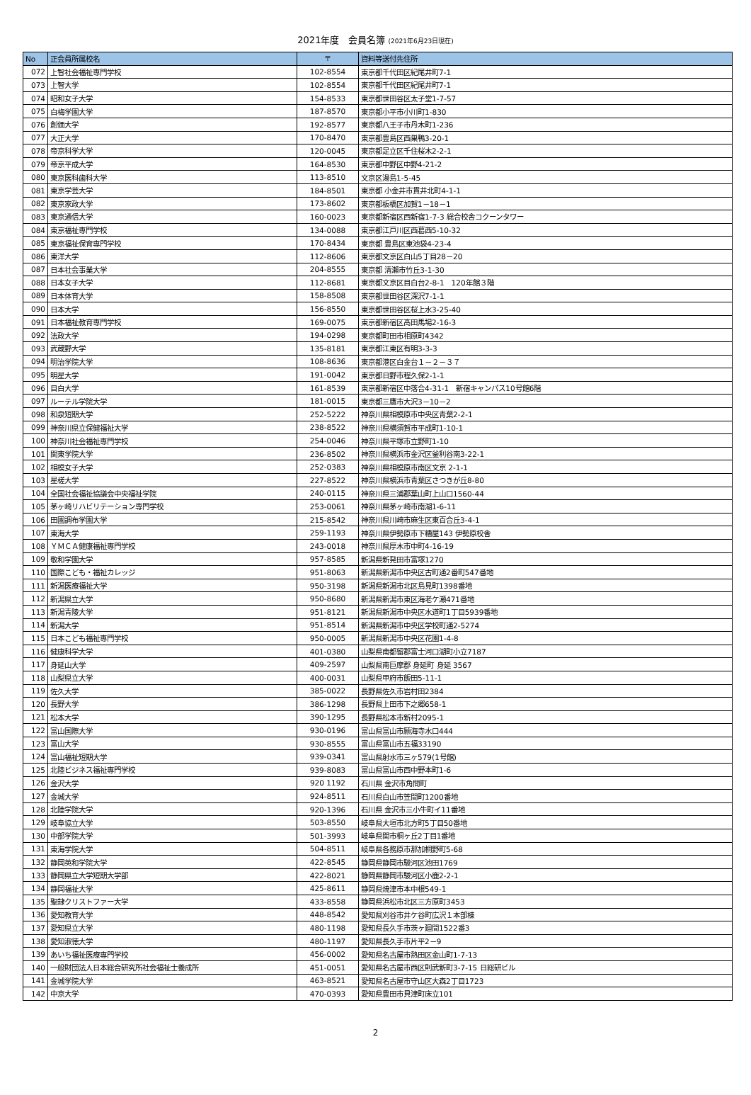2021年度　会員名簿 (2021年6月23日現在)
| No | 正会員所属校名 | 〒 | 資料等送付先住所 |
| --- | --- | --- | --- |
| 072 | 上智社会福祉専門学校 | 102-8554 | 東京都千代田区紀尾井町7-1 |
| 073 | 上智大学 | 102-8554 | 東京都千代田区紀尾井町7-1 |
| 074 | 昭和女子大学 | 154-8533 | 東京都世田谷区太子堂1-7-57 |
| 075 | 白梅学園大学 | 187-8570 | 東京都小平市小川町1-830 |
| 076 | 創価大学 | 192-8577 | 東京都八王子市丹木町1-236 |
| 077 | 大正大学 | 170-8470 | 東京都豊島区西巣鴨3-20-1 |
| 078 | 帝京科学大学 | 120-0045 | 東京都足立区千住桜木2-2-1 |
| 079 | 帝京平成大学 | 164-8530 | 東京都中野区中野4-21-2 |
| 080 | 東京医科歯科大学 | 113-8510 | 文京区湯島1-5-45 |
| 081 | 東京学芸大学 | 184-8501 | 東京都 小金井市貫井北町4-1-1 |
| 082 | 東京家政大学 | 173-8602 | 東京都板橋区加賀1－18－1 |
| 083 | 東京通信大学 | 160-0023 | 東京都新宿区西新宿1-7-3 総合校舎コクーンタワー |
| 084 | 東京福祉専門学校 | 134-0088 | 東京都江戸川区西葛西5-10-32 |
| 085 | 東京福祉保育専門学校 | 170-8434 | 東京都 豊島区東池袋4-23-4 |
| 086 | 東洋大学 | 112-8606 | 東京都文京区白山5丁目28－20 |
| 087 | 日本社会事業大学 | 204-8555 | 東京都 清瀬市竹丘3-1-30 |
| 088 | 日本女子大学 | 112-8681 | 東京都文京区目白台2-8-1 120年館３階 |
| 089 | 日本体育大学 | 158-8508 | 東京都世田谷区深沢7-1-1 |
| 090 | 日本大学 | 156-8550 | 東京都世田谷区桜上水3-25-40 |
| 091 | 日本福祉教育専門学校 | 169-0075 | 東京都新宿区高田馬場2-16-3 |
| 092 | 法政大学 | 194-0298 | 東京都町田市相原町4342 |
| 093 | 武蔵野大学 | 135-8181 | 東京都江東区有明3-3-3 |
| 094 | 明治学院大学 | 108-8636 | 東京都港区白金台１－２－３７ |
| 095 | 明星大学 | 191-0042 | 東京都日野市程久保2-1-1 |
| 096 | 目白大学 | 161-8539 | 東京都新宿区中落合4-31-1 新宿キャンパス10号館6階 |
| 097 | ルーテル学院大学 | 181-0015 | 東京都三鷹市大沢3－10－2 |
| 098 | 和泉短期大学 | 252-5222 | 神奈川県相模原市中央区青葉2-2-1 |
| 099 | 神奈川県立保健福祉大学 | 238-8522 | 神奈川県横須賀市平成町1-10-1 |
| 100 | 神奈川社会福祉専門学校 | 254-0046 | 神奈川県平塚市立野町1-10 |
| 101 | 関東学院大学 | 236-8502 | 神奈川県横浜市金沢区釜利谷南3-22-1 |
| 102 | 相模女子大学 | 252-0383 | 神奈川県相模原市南区文京 2-1-1 |
| 103 | 星槎大学 | 227-8522 | 神奈川県横浜市青葉区さつきが丘8-80 |
| 104 | 全国社会福祉協議会中央福祉学院 | 240-0115 | 神奈川県三浦郡葉山町上山口1560-44 |
| 105 | 茅ヶ崎リハビリテーション専門学校 | 253-0061 | 神奈川県茅ヶ崎市南湖1-6-11 |
| 106 | 田園調布学園大学 | 215-8542 | 神奈川県川崎市麻生区東百合丘3-4-1 |
| 107 | 東海大学 | 259-1193 | 神奈川県伊勢原市下糟屋143 伊勢原校舎 |
| 108 | ＹＭＣＡ健康福祉専門学校 | 243-0018 | 神奈川県厚木市中町4-16-19 |
| 109 | 敬和学園大学 | 957-8585 | 新潟県新発田市富塚1270 |
| 110 | 国際こども・福祉カレッジ | 951-8063 | 新潟県新潟市中央区古町通2番町547番地 |
| 111 | 新潟医療福祉大学 | 950-3198 | 新潟県新潟市北区島見町1398番地 |
| 112 | 新潟県立大学 | 950-8680 | 新潟県新潟市東区海老ケ瀬471番地 |
| 113 | 新潟青陵大学 | 951-8121 | 新潟県新潟市中央区水道町1丁目5939番地 |
| 114 | 新潟大学 | 951-8514 | 新潟県新潟市中央区学校町通2-5274 |
| 115 | 日本こども福祉専門学校 | 950-0005 | 新潟県新潟市中央区花園1-4-8 |
| 116 | 健康科学大学 | 401-0380 | 山梨県南都留郡富士河口湖町小立7187 |
| 117 | 身延山大学 | 409-2597 | 山梨県南巨摩郡 身延町 身延 3567 |
| 118 | 山梨県立大学 | 400-0031 | 山梨県甲府市飯田5-11-1 |
| 119 | 佐久大学 | 385-0022 | 長野県佐久市岩村田2384 |
| 120 | 長野大学 | 386-1298 | 長野県上田市下之郷658-1 |
| 121 | 松本大学 | 390-1295 | 長野県松本市新村2095-1 |
| 122 | 富山国際大学 | 930-0196 | 富山県富山市願海寺水口444 |
| 123 | 富山大学 | 930-8555 | 富山県富山市五福33190 |
| 124 | 富山福祉短期大学 | 939-0341 | 富山県射水市三ヶ579(1号館) |
| 125 | 北陸ビジネス福祉専門学校 | 939-8083 | 富山県富山市西中野本町1-6 |
| 126 | 金沢大学 | 920 1192 | 石川県 金沢市角間町 |
| 127 | 金城大学 | 924-8511 | 石川県白山市笠間町1200番地 |
| 128 | 北陸学院大学 | 920-1396 | 石川県 金沢市三小牛町イ11番地 |
| 129 | 岐阜協立大学 | 503-8550 | 岐阜県大垣市北方町5丁目50番地 |
| 130 | 中部学院大学 | 501-3993 | 岐阜県関市桐ヶ丘2丁目1番地 |
| 131 | 東海学院大学 | 504-8511 | 岐阜県各務原市那加桐野町5-68 |
| 132 | 静岡英和学院大学 | 422-8545 | 静岡県静岡市駿河区池田1769 |
| 133 | 静岡県立大学短期大学部 | 422-8021 | 静岡県静岡市駿河区小鹿2-2-1 |
| 134 | 静岡福祉大学 | 425-8611 | 静岡県焼津市本中根549-1 |
| 135 | 聖隷クリストファー大学 | 433-8558 | 静岡県浜松市北区三方原町3453 |
| 136 | 愛知教育大学 | 448-8542 | 愛知県刈谷市井ケ谷町広沢１本部棟 |
| 137 | 愛知県立大学 | 480-1198 | 愛知県長久手市茨ヶ廻間1522番3 |
| 138 | 愛知淑徳大学 | 480-1197 | 愛知県長久手市片平2－9 |
| 139 | あいち福祉医療専門学校 | 456-0002 | 愛知県名古屋市熱田区金山町1-7-13 |
| 140 | 一般財団法人日本総合研究所社会福祉士養成所 | 451-0051 | 愛知県名古屋市西区則武新町3-7-15 日総研ビル |
| 141 | 金城学院大学 | 463-8521 | 愛知県名古屋市守山区大森2丁目1723 |
| 142 | 中京大学 | 470-0393 | 愛知県豊田市貝津町床立101 |
2